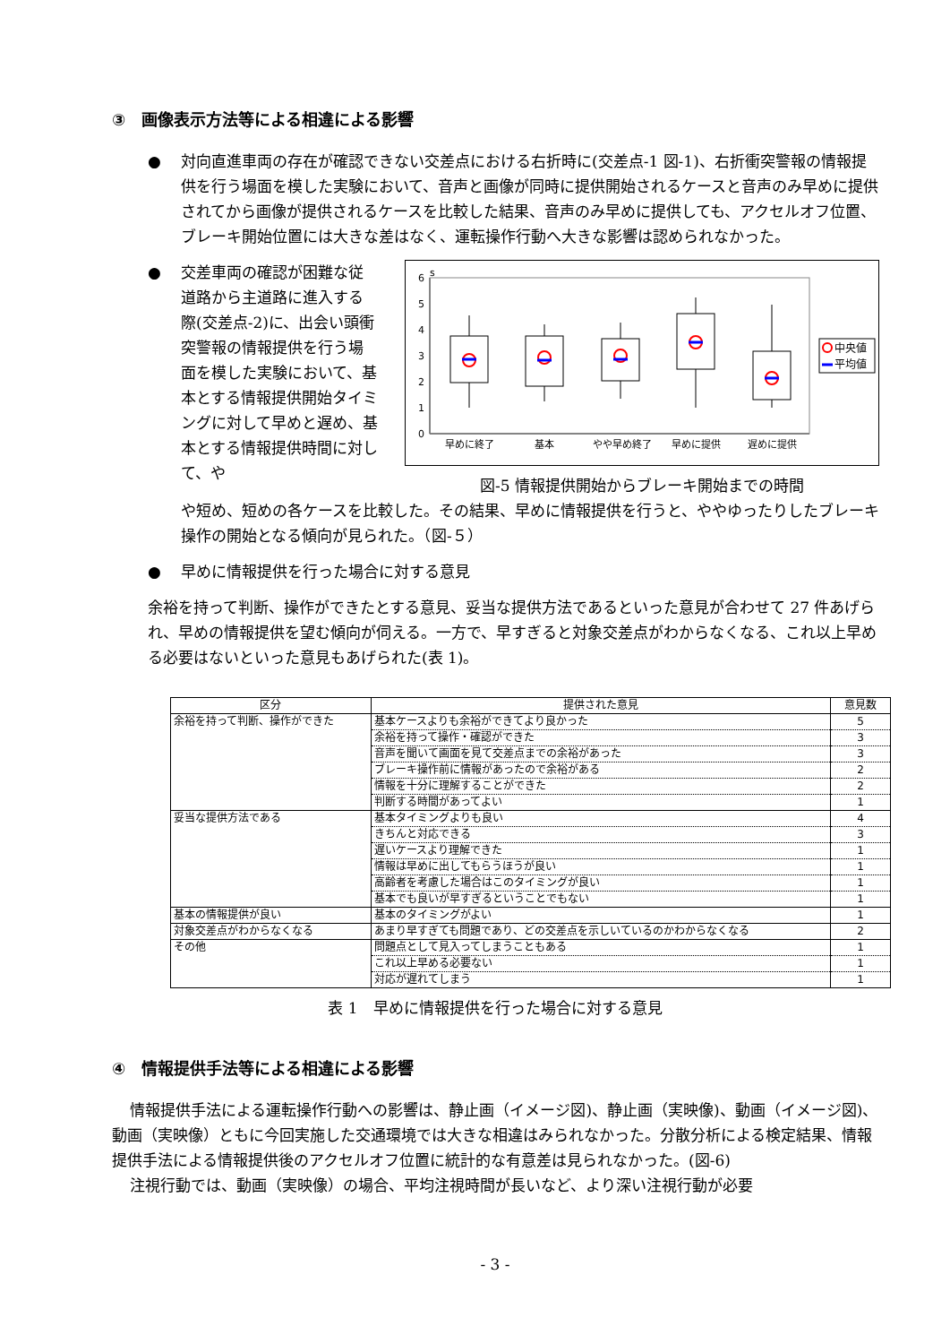③　画像表示方法等による相違による影響
● 対向直進車両の存在が確認できない交差点における右折時に(交差点-1 図-1)、右折衝突警報の情報提供を行う場面を模した実験において、音声と画像が同時に提供開始されるケースと音声のみ早めに提供されてから画像が提供されるケースを比較した結果、音声のみ早めに提供しても、アクセルオフ位置、ブレーキ開始位置には大きな差はなく、運転操作行動へ大きな影響は認められなかった。
● 交差車両の確認が困難な従道路から主道路に進入する際(交差点-2)に、出会い頭衝突警報の情報提供を行う場面を模した実験において、基本とする情報提供開始タイミングに対して早めと遅め、基本とする情報提供時間に対して、や
s
6
5
4
3
2
1
0
早めに終了
基本
やや早め終了
早めに提供
遅めに提供
中央値
平均値
図-5 情報提供開始からブレーキ開始までの時間
や短め、短めの各ケースを比較した。その結果、早めに情報提供を行うと、ややゆったりしたブレーキ操作の開始となる傾向が見られた。（図-５）
● 早めに情報提供を行った場合に対する意見
余裕を持って判断、操作ができたとする意見、妥当な提供方法であるといった意見が合わせて 27 件あげられ、早めの情報提供を望む傾向が伺える。一方で、早すぎると対象交差点がわからなくなる、これ以上早める必要はないといった意見もあげられた(表 1)。
| 区分 | 提供された意見 | 意見数 |
| --- | --- | --- |
| 余裕を持って判断、操作ができた | 基本ケースよりも余裕ができてより良かった | 5 |
| | 余裕を持って操作・確認ができた | 3 |
| | 音声を聞いて画面を見て交差点までの余裕があった | 3 |
| | ブレーキ操作前に情報があったので余裕がある | 2 |
| | 情報を十分に理解することができた | 2 |
| | 判断する時間があってよい | 1 |
| 妥当な提供方法である | 基本タイミングよりも良い | 4 |
| | きちんと対応できる | 3 |
| | 遅いケースより理解できた | 1 |
| | 情報は早めに出してもらうほうが良い | 1 |
| | 高齢者を考慮した場合はこのタイミングが良い | 1 |
| | 基本でも良いが早すぎるということでもない | 1 |
| 基本の情報提供が良い | 基本のタイミングがよい | 1 |
| 対象交差点がわからなくなる | あまり早すぎても問題であり、どの交差点を示しいているのかわからなくなる | 2 |
| その他 | 問題点として見入ってしまうこともある | 1 |
| | これ以上早める必要ない | 1 |
| | 対応が遅れてしまう | 1 |
表 1　早めに情報提供を行った場合に対する意見
④　情報提供手法等による相違による影響
情報提供手法による運転操作行動への影響は、静止画（イメージ図)、静止画（実映像)、動画（イメージ図)、動画（実映像）ともに今回実施した交通環境では大きな相違はみられなかった。分散分析による検定結果、情報提供手法による情報提供後のアクセルオフ位置に統計的な有意差は見られなかった。(図-6)
注視行動では、動画（実映像）の場合、平均注視時間が長いなど、より深い注視行動が必要
- 3 -